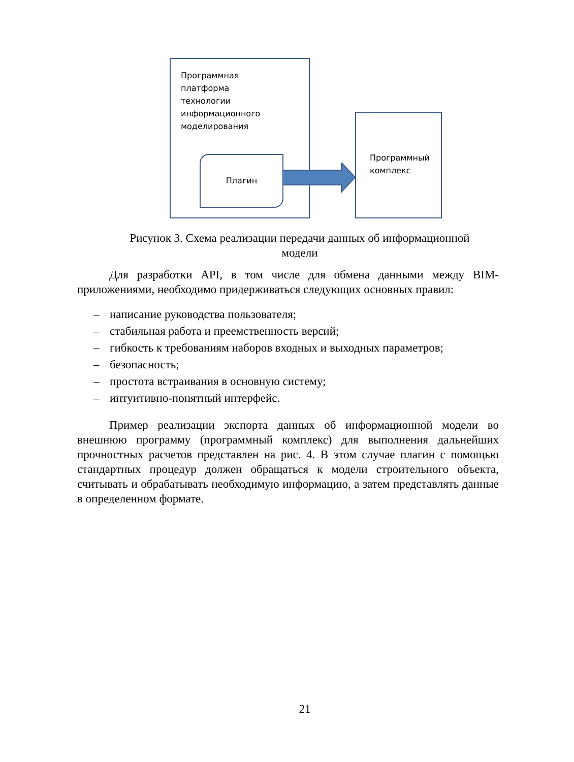Программная
платформа
технологии
информационного
моделирования
Плагин
Программный
комплекс
Рисунок 3. Схема реализации передачи данных об информационной модели
Для разработки API, в том числе для обмена данными между BIM-приложениями, необходимо придерживаться следующих основных правил:
– написание руководства пользователя;
– стабильная работа и преемственность версий;
– гибкость к требованиям наборов входных и выходных параметров;
– безопасность;
– простота встраивания в основную систему;
– интуитивно-понятный интерфейс.
Пример реализации экспорта данных об информационной модели во внешнюю программу (программный комплекс) для выполнения дальнейших прочностных расчетов представлен на рис. 4. В этом случае плагин с помощью стандартных процедур должен обращаться к модели строительного объекта, считывать и обрабатывать необходимую информацию, а затем представлять данные в определенном формате.
21